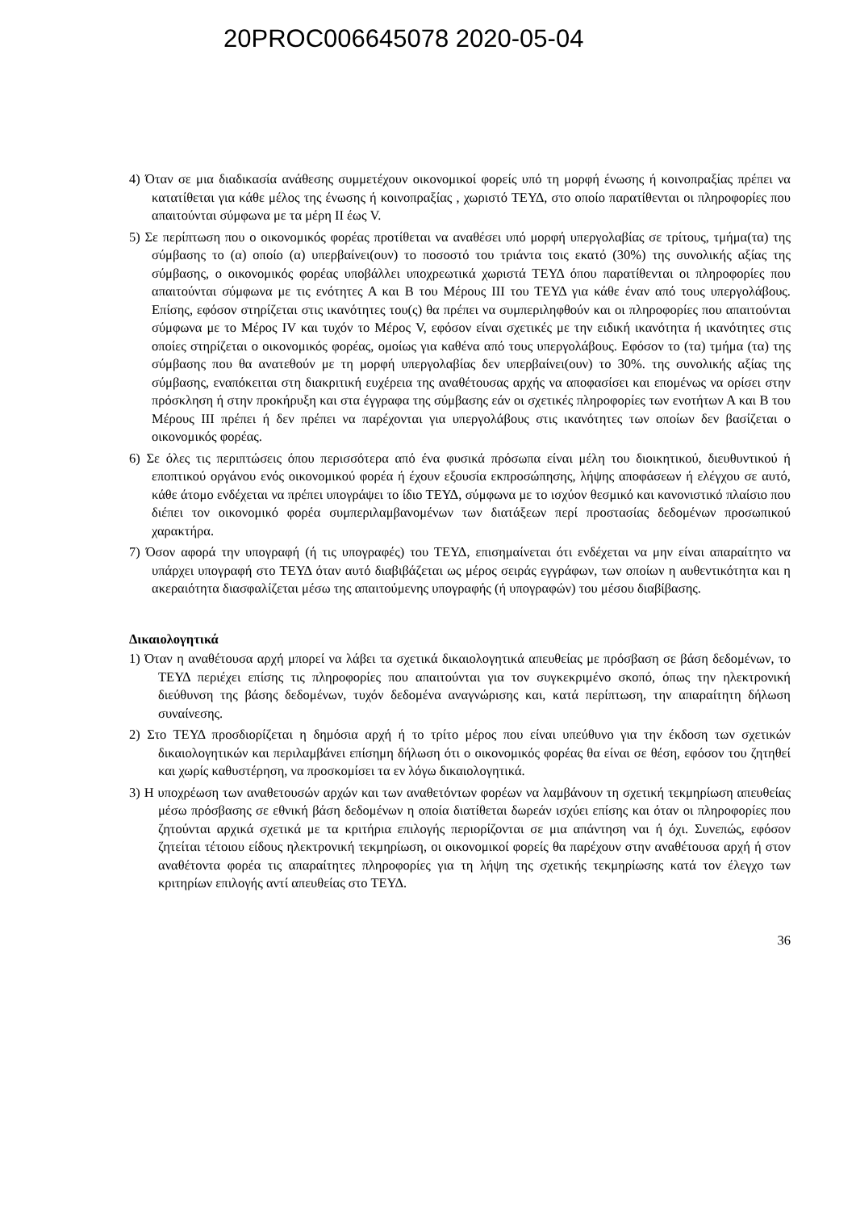20PROC006645078 2020-05-04
4) Όταν σε μια διαδικασία ανάθεσης συμμετέχουν οικονομικοί φορείς υπό τη μορφή ένωσης ή κοινοπραξίας πρέπει να κατατίθεται για κάθε μέλος της ένωσης ή κοινοπραξίας , χωριστό ΤΕΥΔ, στο οποίο παρατίθενται οι πληροφορίες που απαιτούνται σύμφωνα με τα μέρη ΙΙ έως V.
5) Σε περίπτωση που ο οικονομικός φορέας προτίθεται να αναθέσει υπό μορφή υπεργολαβίας σε τρίτους, τμήμα(τα) της σύμβασης το (α) οποίο (α) υπερβαίνει(ουν) το ποσοστό του τριάντα τοις εκατό (30%) της συνολικής αξίας της σύμβασης, ο οικονομικός φορέας υποβάλλει υποχρεωτικά χωριστά ΤΕΥΔ όπου παρατίθενται οι πληροφορίες που απαιτούνται σύμφωνα με τις ενότητες Α και Β του Μέρους ΙΙΙ του ΤΕΥΔ για κάθε έναν από τους υπεργολάβους. Επίσης, εφόσον στηρίζεται στις ικανότητες του(ς) θα πρέπει να συμπεριληφθούν και οι πληροφορίες που απαιτούνται σύμφωνα με το Μέρος ΙV και τυχόν το Μέρος V, εφόσον είναι σχετικές με την ειδική ικανότητα ή ικανότητες στις οποίες στηρίζεται ο οικονομικός φορέας, ομοίως για καθένα από τους υπεργολάβους. Εφόσον το (τα) τμήμα (τα) της σύμβασης που θα ανατεθούν με τη μορφή υπεργολαβίας δεν υπερβαίνει(ουν) το 30%. της συνολικής αξίας της σύμβασης, εναπόκειται στη διακριτική ευχέρεια της αναθέτουσας αρχής να αποφασίσει και επομένως να ορίσει στην πρόσκληση ή στην προκήρυξη και στα έγγραφα της σύμβασης εάν οι σχετικές πληροφορίες των ενοτήτων Α και Β του Μέρους ΙΙΙ πρέπει ή δεν πρέπει να παρέχονται για υπεργολάβους στις ικανότητες των οποίων δεν βασίζεται ο οικονομικός φορέας.
6) Σε όλες τις περιπτώσεις όπου περισσότερα από ένα φυσικά πρόσωπα είναι μέλη του διοικητικού, διευθυντικού ή εποπτικού οργάνου ενός οικονομικού φορέα ή έχουν εξουσία εκπροσώπησης, λήψης αποφάσεων ή ελέγχου σε αυτό, κάθε άτομο ενδέχεται να πρέπει υπογράψει το ίδιο ΤΕΥΔ, σύμφωνα με το ισχύον θεσμικό και κανονιστικό πλαίσιο που διέπει τον οικονομικό φορέα συμπεριλαμβανομένων των διατάξεων περί προστασίας δεδομένων προσωπικού χαρακτήρα.
7) Όσον αφορά την υπογραφή (ή τις υπογραφές) του ΤΕΥΔ, επισημαίνεται ότι ενδέχεται να μην είναι απαραίτητο να υπάρχει υπογραφή στο ΤΕΥΔ όταν αυτό διαβιβάζεται ως μέρος σειράς εγγράφων, των οποίων η αυθεντικότητα και η ακεραιότητα διασφαλίζεται μέσω της απαιτούμενης υπογραφής (ή υπογραφών) του μέσου διαβίβασης.
Δικαιολογητικά
1) Όταν η αναθέτουσα αρχή μπορεί να λάβει τα σχετικά δικαιολογητικά απευθείας με πρόσβαση σε βάση δεδομένων, το ΤΕΥΔ περιέχει επίσης τις πληροφορίες που απαιτούνται για τον συγκεκριμένο σκοπό, όπως την ηλεκτρονική διεύθυνση της βάσης δεδομένων, τυχόν δεδομένα αναγνώρισης και, κατά περίπτωση, την απαραίτητη δήλωση συναίνεσης.
2) Στο ΤΕΥΔ προσδιορίζεται η δημόσια αρχή ή το τρίτο μέρος που είναι υπεύθυνο για την έκδοση των σχετικών δικαιολογητικών και περιλαμβάνει επίσημη δήλωση ότι ο οικονομικός φορέας θα είναι σε θέση, εφόσον του ζητηθεί και χωρίς καθυστέρηση, να προσκομίσει τα εν λόγω δικαιολογητικά.
3) Η υποχρέωση των αναθετουσών αρχών και των αναθετόντων φορέων να λαμβάνουν τη σχετική τεκμηρίωση απευθείας μέσω πρόσβασης σε εθνική βάση δεδομένων η οποία διατίθεται δωρεάν ισχύει επίσης και όταν οι πληροφορίες που ζητούνται αρχικά σχετικά με τα κριτήρια επιλογής περιορίζονται σε μια απάντηση ναι ή όχι. Συνεπώς, εφόσον ζητείται τέτοιου είδους ηλεκτρονική τεκμηρίωση, οι οικονομικοί φορείς θα παρέχουν στην αναθέτουσα αρχή ή στον αναθέτοντα φορέα τις απαραίτητες πληροφορίες για τη λήψη της σχετικής τεκμηρίωσης κατά τον έλεγχο των κριτηρίων επιλογής αντί απευθείας στο ΤΕΥΔ.
36